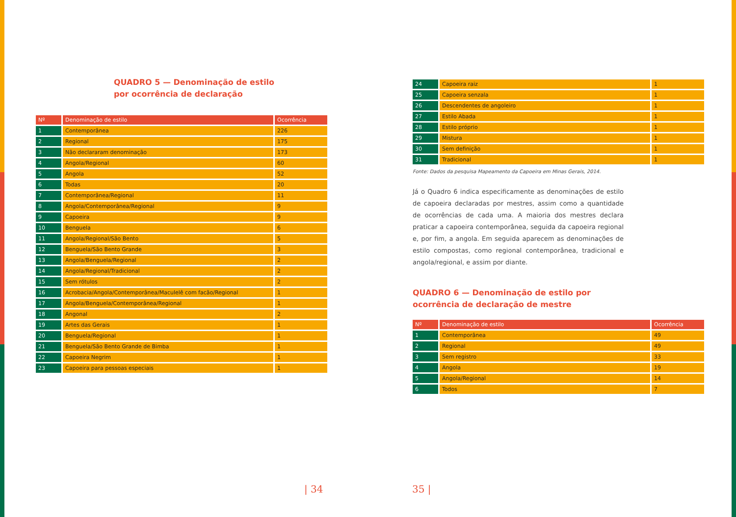QUADRO 5 — Denominação de estilo
por ocorrência de declaração
| Nº | Denominação de estilo | Ocorrência |
| --- | --- | --- |
| 1 | Contemporânea | 226 |
| 2 | Regional | 175 |
| 3 | Não declararam denominação | 173 |
| 4 | Angola/Regional | 60 |
| 5 | Angola | 52 |
| 6 | Todas | 20 |
| 7 | Contemporânea/Regional | 11 |
| 8 | Angola/Contemporânea/Regional | 9 |
| 9 | Capoeira | 9 |
| 10 | Benguela | 6 |
| 11 | Angola/Regional/São Bento | 5 |
| 12 | Benguela/São Bento Grande | 3 |
| 13 | Angola/Benguela/Regional | 2 |
| 14 | Angola/Regional/Tradicional | 2 |
| 15 | Sem rótulos | 2 |
| 16 | Acrobacia/Angola/Contemporânea/Maculelê com facão/Regional | 1 |
| 17 | Angola/Benguela/Contemporânea/Regional | 1 |
| 18 | Angonal | 2 |
| 19 | Artes das Gerais | 1 |
| 20 | Benguela/Regional | 1 |
| 21 | Benguela/São Bento Grande de Bimba | 1 |
| 22 | Capoeira Negrim | 1 |
| 23 | Capoeira para pessoas especiais | 1 |
| 34
| 24 | Capoeira raiz | 1 |
| 25 | Capoeira senzala | 1 |
| 26 | Descendentes de angoleiro | 1 |
| 27 | Estilo Abada | 1 |
| 28 | Estilo próprio | 1 |
| 29 | Mistura | 1 |
| 30 | Sem definição | 1 |
| 31 | Tradicional | 1 |
Fonte: Dados da pesquisa Mapeamento da Capoeira em Minas Gerais, 2014.
Já o Quadro 6 indica especificamente as denominações de estilo de capoeira declaradas por mestres, assim como a quantidade de ocorrências de cada uma. A maioria dos mestres declara praticar a capoeira contemporânea, seguida da capoeira regional e, por fim, a angola. Em seguida aparecem as denominações de estilo compostas, como regional contemporânea, tradicional e angola/regional, e assim por diante.
QUADRO 6 — Denominação de estilo por
ocorrência de declaração de mestre
| Nº | Denominação de estilo | Ocorrência |
| --- | --- | --- |
| 1 | Contemporânea | 49 |
| 2 | Regional | 49 |
| 3 | Sem registro | 33 |
| 4 | Angola | 19 |
| 5 | Angola/Regional | 14 |
| 6 | Todos | 7 |
35 |